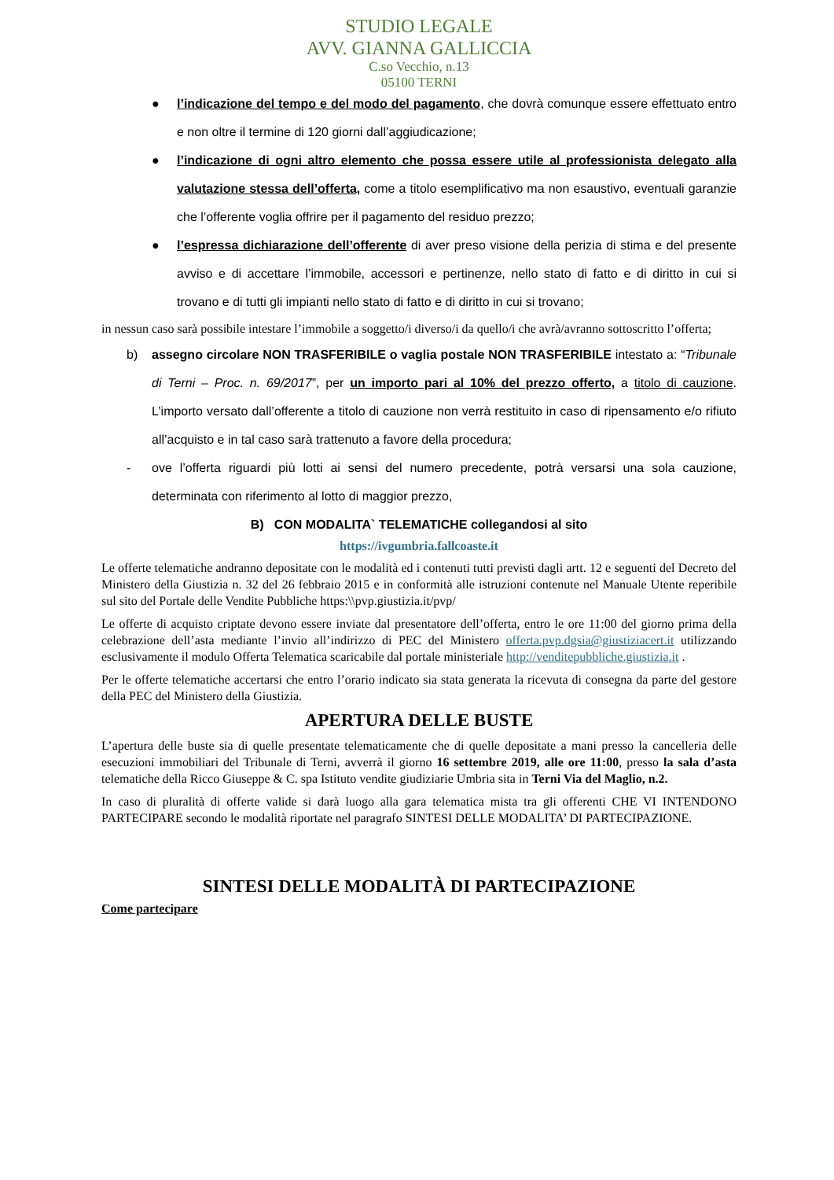STUDIO LEGALE
AVV. GIANNA GALLICCIA
C.so Vecchio, n.13
05100 TERNI
● l’indicazione del tempo e del modo del pagamento, che dovrà comunque essere effettuato entro e non oltre il termine di 120 giorni dall’aggiudicazione;
● l’indicazione di ogni altro elemento che possa essere utile al professionista delegato alla valutazione stessa dell’offerta, come a titolo esemplificativo ma non esaustivo, eventuali garanzie che l’offerente voglia offrire per il pagamento del residuo prezzo;
● l’espressa dichiarazione dell’offerente di aver preso visione della perizia di stima e del presente avviso e di accettare l’immobile, accessori e pertinenze, nello stato di fatto e di diritto in cui si trovano e di tutti gli impianti nello stato di fatto e di diritto in cui si trovano;
in nessun caso sarà possibile intestare l’immobile a soggetto/i diverso/i da quello/i che avrà/avranno sottoscritto l’offerta;
b) assegno circolare NON TRASFERIBILE o vaglia postale NON TRASFERIBILE intestato a: “Tribunale di Terni – Proc. n. 69/2017”, per un importo pari al 10% del prezzo offerto, a titolo di cauzione. L’importo versato dall’offerente a titolo di cauzione non verrà restituito in caso di ripensamento e/o rifiuto all’acquisto e in tal caso sarà trattenuto a favore della procedura;
- ove l’offerta riguardi più lotti ai sensi del numero precedente, potrà versarsi una sola cauzione, determinata con riferimento al lotto di maggior prezzo,
B) CON MODALITA` TELEMATICHE collegandosi al sito
https://ivgumbria.fallcoaste.it
Le offerte telematiche andranno depositate con le modalità ed i contenuti tutti previsti dagli artt. 12 e seguenti del Decreto del Ministero della Giustizia n. 32 del 26 febbraio 2015 e in conformità alle istruzioni contenute nel Manuale Utente reperibile sul sito del Portale delle Vendite Pubbliche https:\\pvp.giustizia.it/pvp/
Le offerte di acquisto criptate devono essere inviate dal presentatore dell’offerta, entro le ore 11:00 del giorno prima della celebrazione dell’asta mediante l’invio all’indirizzo di PEC del Ministero offerta.pvp.dgsia@giustiziacert.it utilizzando esclusivamente il modulo Offerta Telematica scaricabile dal portale ministeriale http://venditepubbliche.giustizia.it .
Per le offerte telematiche accertarsi che entro l’orario indicato sia stata generata la ricevuta di consegna da parte del gestore della PEC del Ministero della Giustizia.
APERTURA DELLE BUSTE
L’apertura delle buste sia di quelle presentate telematicamente che di quelle depositate a mani presso la cancelleria delle esecuzioni immobiliari del Tribunale di Terni, avverrà il giorno 16 settembre 2019, alle ore 11:00, presso la sala d’asta telematiche della Ricco Giuseppe & C. spa Istituto vendite giudiziarie Umbria sita in Terni Via del Maglio, n.2.
In caso di pluralità di offerte valide si darà luogo alla gara telematica mista tra gli offerenti CHE VI INTENDONO PARTECIPARE secondo le modalità riportate nel paragrafo SINTESI DELLE MODALITA’ DI PARTECIPAZIONE.
SINTESI DELLE MODALITÀ DI PARTECIPAZIONE
Come partecipare